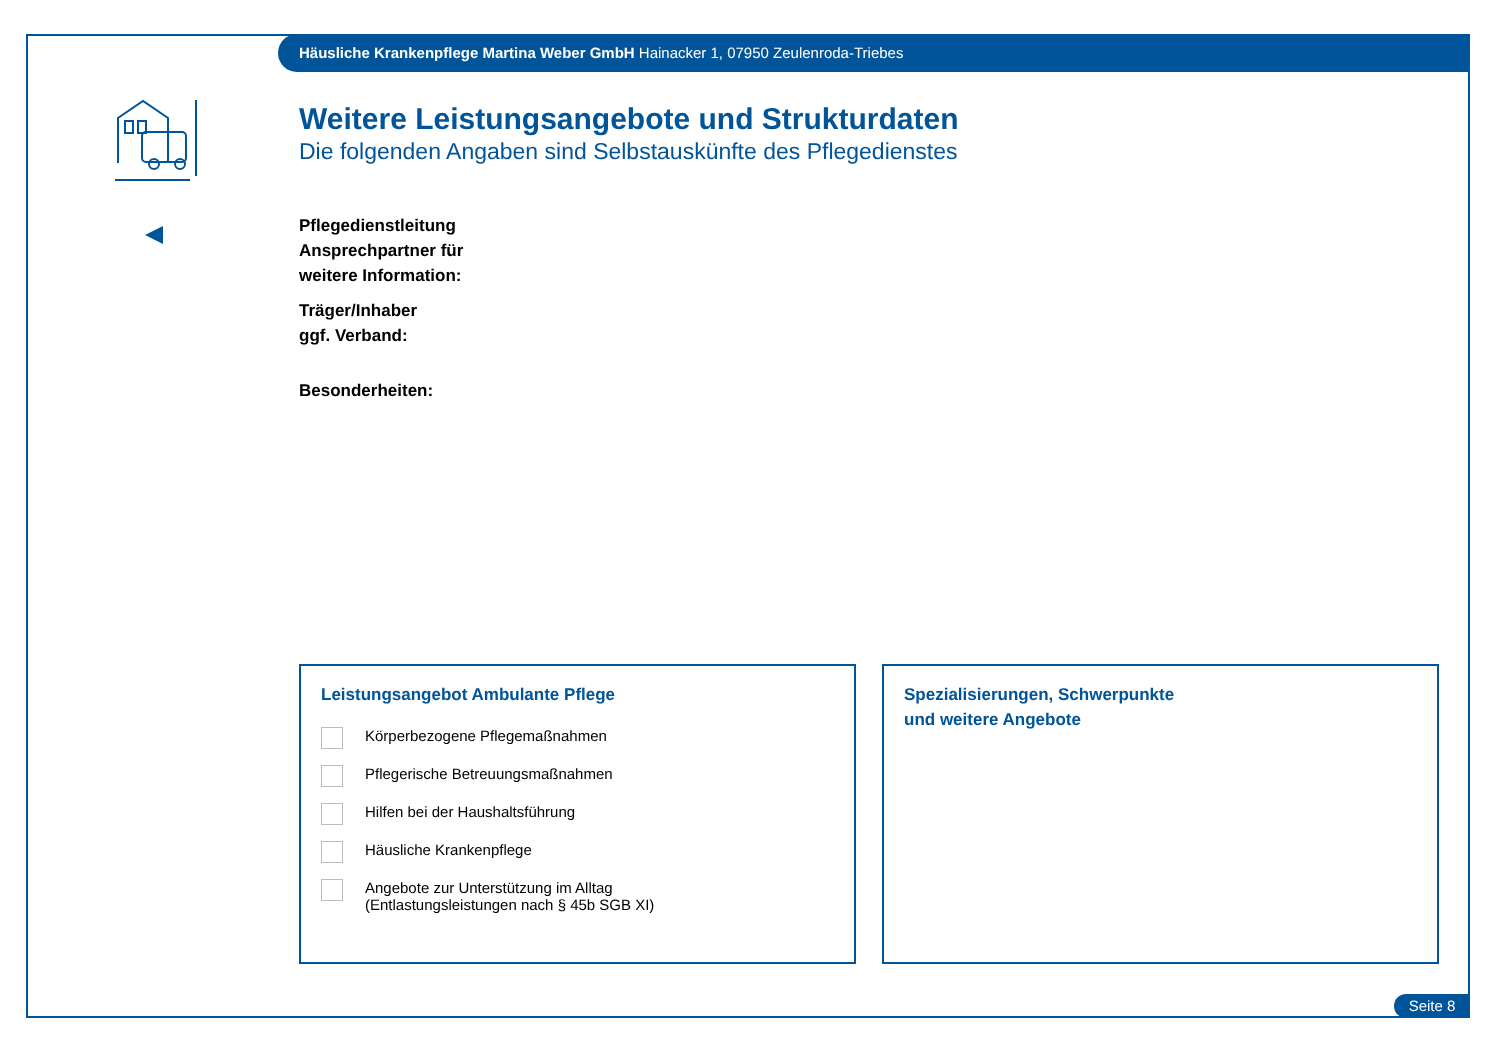Häusliche Krankenpflege Martina Weber GmbH Hainacker 1, 07950 Zeulenroda-Triebes
Weitere Leistungsangebote und Strukturdaten
Die folgenden Angaben sind Selbstauskünfte des Pflegedienstes
Pflegedienstleitung
Ansprechpartner für
weitere Information:
Träger/Inhaber
ggf. Verband:
Besonderheiten:
Leistungsangebot Ambulante Pflege
Körperbezogene Pflegemaßnahmen
Pflegerische Betreuungsmaßnahmen
Hilfen bei der Haushaltsführung
Häusliche Krankenpflege
Angebote zur Unterstützung im Alltag
(Entlastungsleistungen nach § 45b SGB XI)
Spezialisierungen, Schwerpunkte
und weitere Angebote
Seite 8